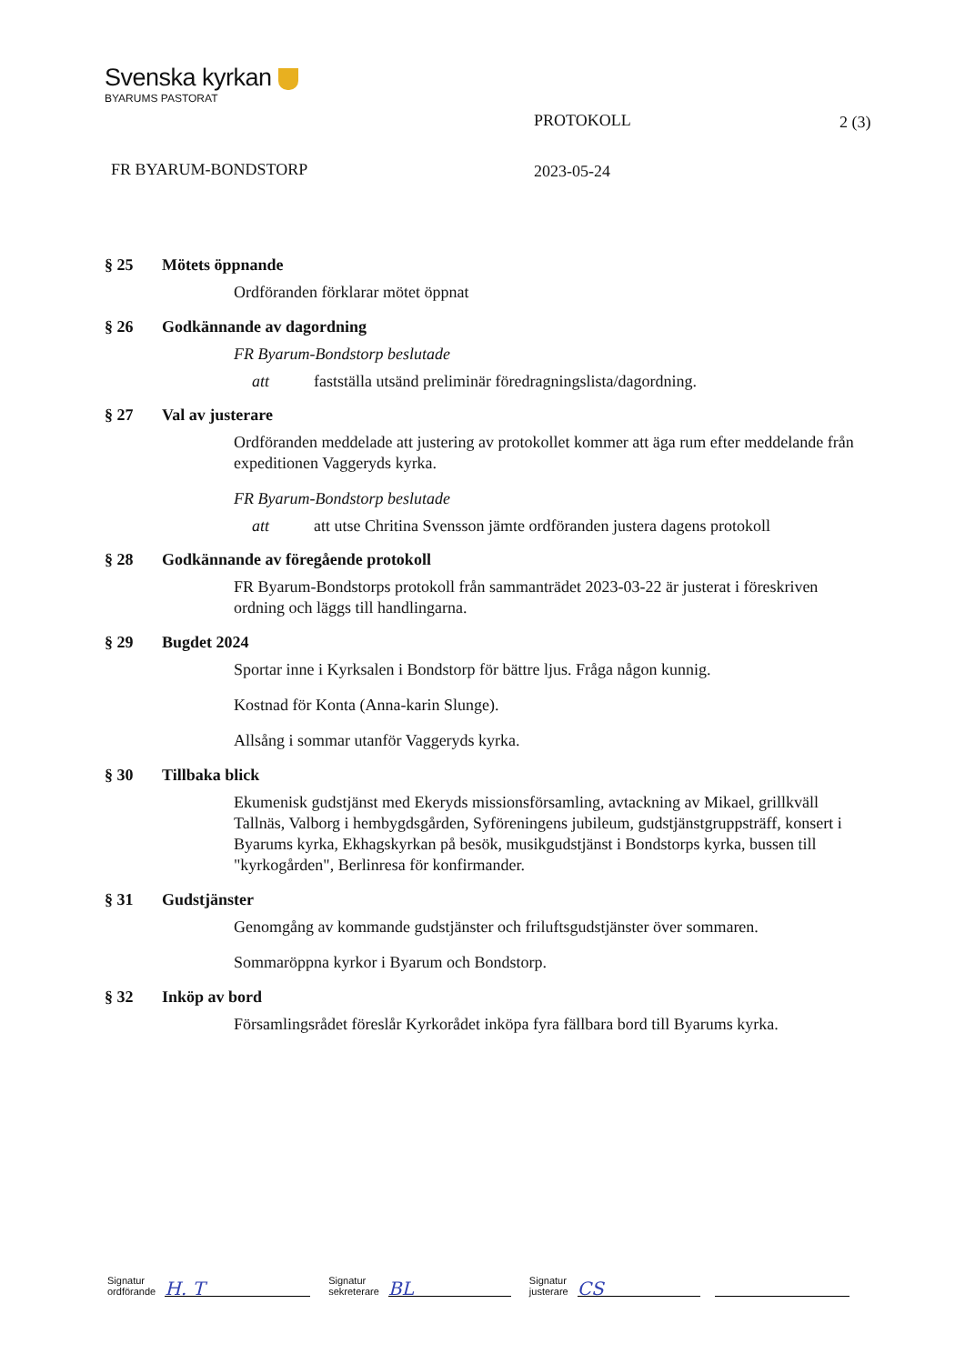Svenska kyrkan
BYARUMS PASTORAT
PROTOKOLL 2 (3)
FR BYARUM-BONDSTORP 2023-05-24
§ 25 Mötets öppnande
Ordföranden förklarar mötet öppnat
§ 26 Godkännande av dagordning
FR Byarum-Bondstorp beslutade
att fastställa utsänd preliminär föredragningslista/dagordning.
§ 27 Val av justerare
Ordföranden meddelade att justering av protokollet kommer att äga rum efter meddelande från expeditionen Vaggeryds kyrka.
FR Byarum-Bondstorp beslutade
att att utse Chritina Svensson jämte ordföranden justera dagens protokoll
§ 28 Godkännande av föregående protokoll
FR Byarum-Bondstorps protokoll från sammanträdet 2023-03-22 är justerat i föreskriven ordning och läggs till handlingarna.
§ 29 Bugdet 2024
Sportar inne i Kyrksalen i Bondstorp för bättre ljus. Fråga någon kunnig.
Kostnad för Konta (Anna-karin Slunge).
Allsång i sommar utanför Vaggeryds kyrka.
§ 30 Tillbaka blick
Ekumenisk gudstjänst med Ekeryds missionsförsamling, avtackning av Mikael, grillkväll Tallnäs, Valborg i hembygdsgården, Syföreningens jubileum, gudstjänstgruppsträff, konsert i Byarums kyrka, Ekhagskyrkan på besök, musikgudstjänst i Bondstorps kyrka, bussen till "kyrkogården", Berlinresa för konfirmander.
§ 31 Gudstjänster
Genomgång av kommande gudstjänster och friluftsgudstjänster över sommaren.
Sommaröppna kyrkor i Byarum och Bondstorp.
§ 32 Inköp av bord
Församlingsrådet föreslår Kyrkorådet inköpa fyra fällbara bord till Byarums kyrka.
Signatur
ordförande
H. T
Signatur
sekreterare
BL
Signatur
justerare
CS